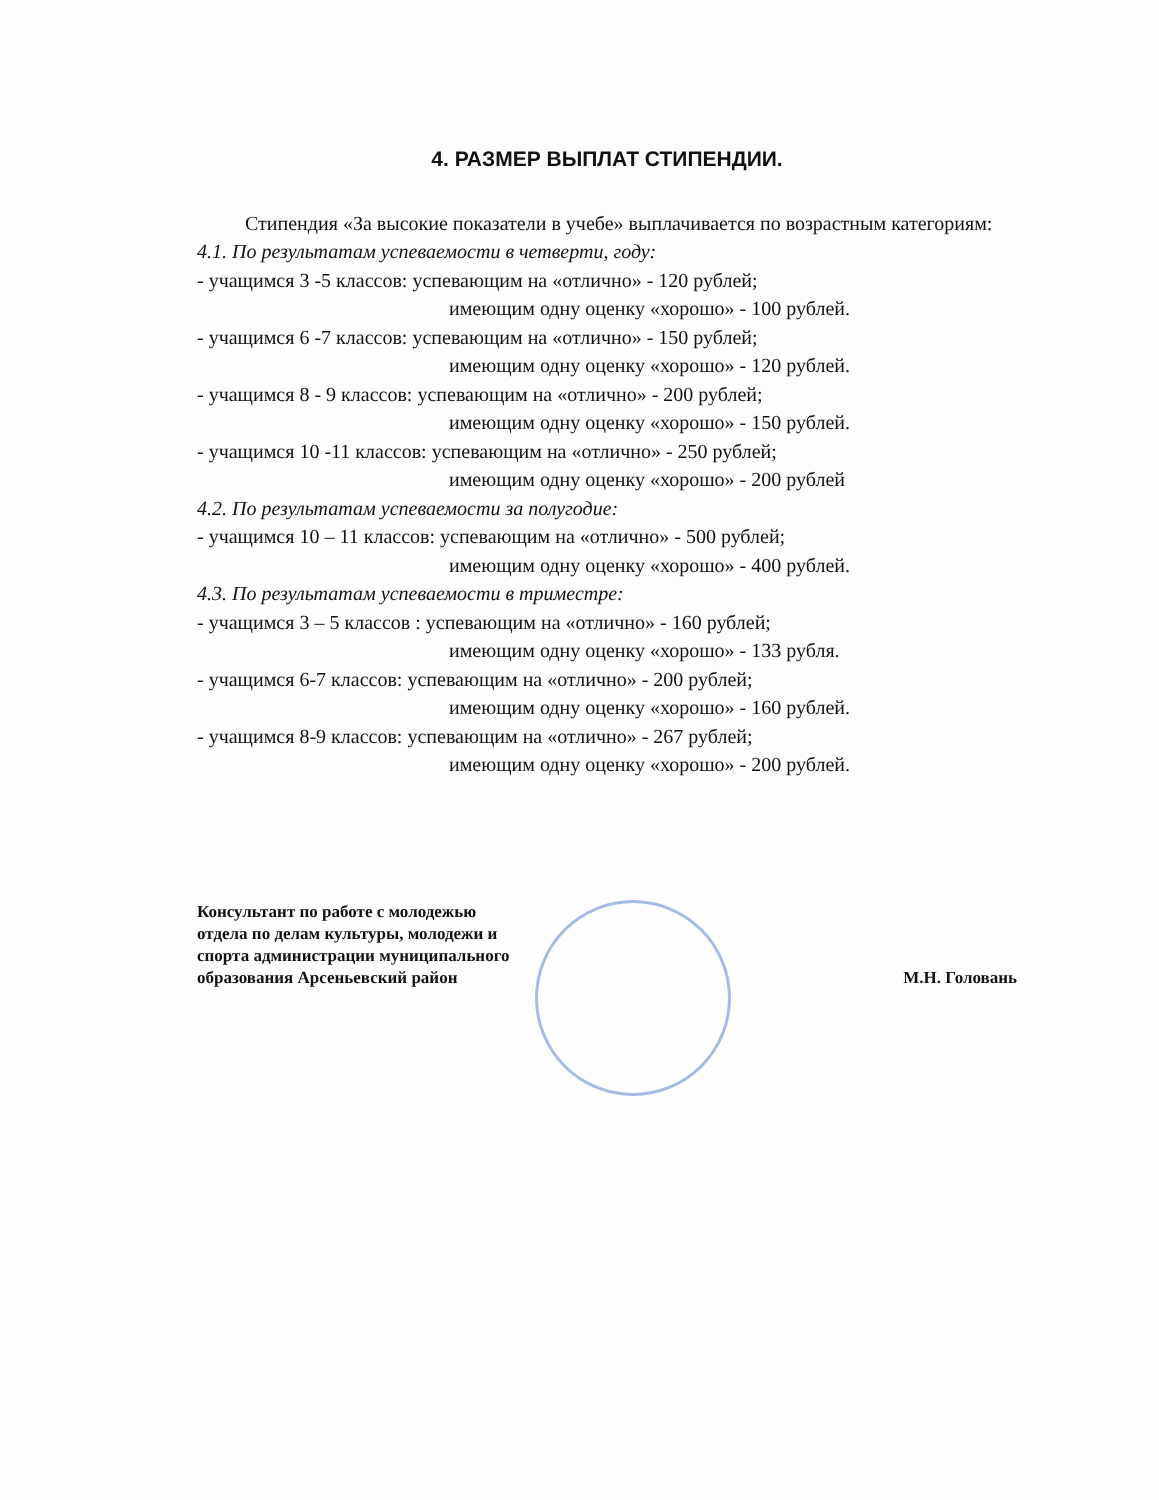4. РАЗМЕР ВЫПЛАТ СТИПЕНДИИ.
Стипендия «За высокие показатели в учебе» выплачивается по возрастным категориям:
4.1. По результатам успеваемости в четверти, году:
- учащимся 3 -5 классов: успевающим на «отлично» - 120 рублей;
имеющим одну оценку «хорошо» - 100 рублей.
- учащимся 6 -7 классов: успевающим на «отлично» - 150 рублей;
имеющим одну оценку «хорошо» - 120 рублей.
- учащимся 8 - 9 классов: успевающим на «отлично» - 200 рублей;
имеющим одну оценку «хорошо» - 150 рублей.
- учащимся 10 -11 классов: успевающим на «отлично» - 250 рублей;
имеющим одну оценку «хорошо» - 200 рублей
4.2. По результатам успеваемости за полугодие:
- учащимся 10 – 11 классов: успевающим на «отлично» - 500 рублей;
имеющим одну оценку «хорошо» - 400 рублей.
4.3. По результатам успеваемости в триместре:
- учащимся 3 – 5 классов : успевающим на «отлично» - 160 рублей;
имеющим одну оценку «хорошо» - 133 рубля.
- учащимся 6-7 классов: успевающим на «отлично» - 200 рублей;
имеющим одну оценку «хорошо» - 160 рублей.
- учащимся 8-9 классов: успевающим на «отлично» - 267 рублей;
имеющим одну оценку «хорошо» - 200 рублей.
Консультант по работе с молодежью
отдела по делам культуры, молодежи и
спорта администрации муниципального
образования Арсеньевский район
М.Н. Головань